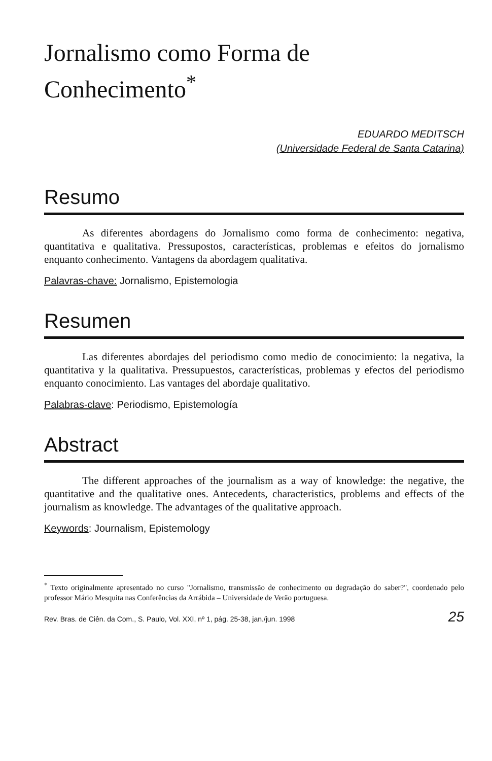Jornalismo como Forma de Conhecimento<sup>*</sup>
EDUARDO MEDITSCH
(Universidade Federal de Santa Catarina)
Resumo
As diferentes abordagens do Jornalismo como forma de conhecimento: negativa, quantitativa e qualitativa. Pressupostos, características, problemas e efeitos do jornalismo enquanto conhecimento. Vantagens da abordagem qualitativa.
Palavras-chave: Jornalismo, Epistemologia
Resumen
Las diferentes abordajes del periodismo como medio de conocimiento: la negativa, la quantitativa y la qualitativa. Pressupuestos, características, problemas y efectos del periodismo enquanto conocimiento. Las vantages del abordaje qualitativo.
Palabras-clave: Periodismo, Epistemología
Abstract
The different approaches of the journalism as a way of knowledge: the negative, the quantitative and the qualitative ones. Antecedents, characteristics, problems and effects of the journalism as knowledge. The advantages of the qualitative approach.
Keywords: Journalism, Epistemology
<sup>*</sup> Texto originalmente apresentado no curso "Jornalismo, transmissão de conhecimento ou degradação do saber?", coordenado pelo professor Mário Mesquita nas Conferências da Arrábida – Universidade de Verão portuguesa.
Rev. Bras. de Ciên. da Com., S. Paulo, Vol. XXI, nº 1, pág. 25-38, jan./jun. 1998 25